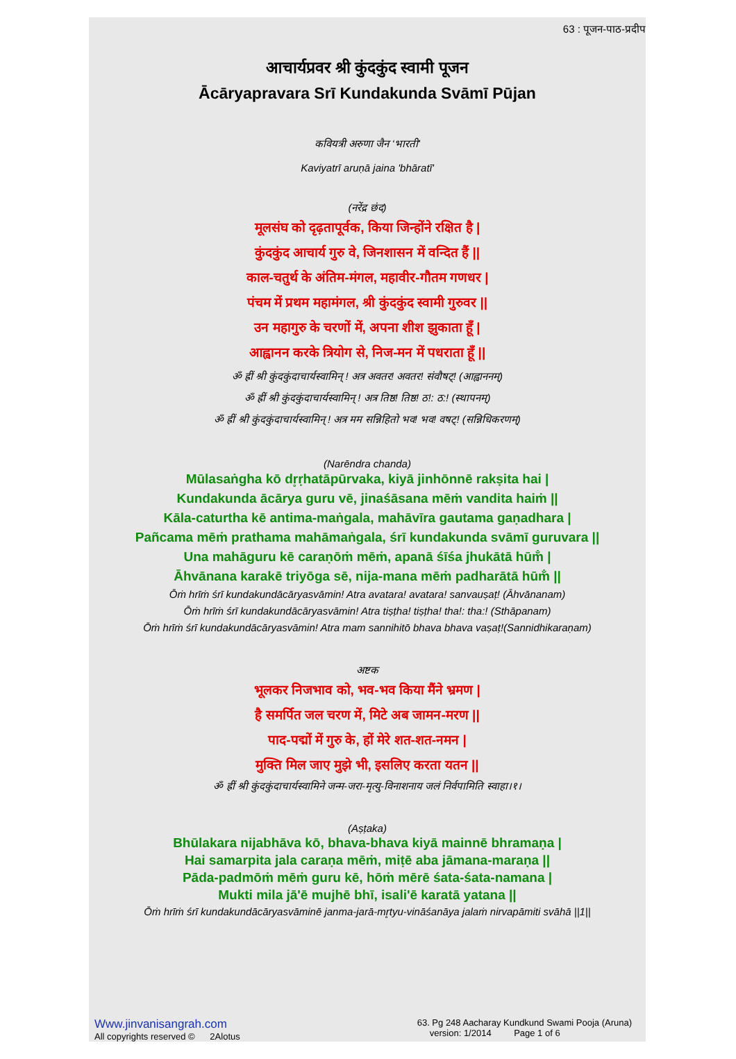63 : पूजन-पाठ-प्रदीप
आचार्यप्रवर श्री कुंदकुंद स्वामी पूजन
Ācāryapravara Srī Kundakunda Svāmī Pūjan
कवियत्री अरुणा जैन ‘भारती’
Kaviyatrī aruṇā jaina 'bhāratī'
(नरेंद्र छंद)
मूलसंघ को दृढ़तापूर्वक, किया जिन्होंने रक्षित है |
कुंदकुंद आचार्य गुरु वे, जिनशासन में वन्दित हैं ||
काल-चतुर्थ के अंतिम-मंगल, महावीर-गौतम गणधर |
पंचम में प्रथम महामंगल, श्री कुंदकुंद स्वामी गुरुवर ||
उन महागुरु के चरणों में, अपना शीश झुकाता हूँ |
आह्वानन करके त्रियोग से, निज-मन में पधराता हूँ ||
ॐ ह्रीं श्री कुंदकुंदाचार्यस्वामिन् ! अत्र अवतर! अवतर! संवौषट्! (आह्वाननम्)
ॐ ह्रीं श्री कुंदकुंदाचार्यस्वामिन् ! अत्र तिष्ठ! तिष्ठ! ठ!: ठ:! (स्थापनम्)
ॐ ह्रीं श्री कुंदकुंदाचार्यस्वामिन् ! अत्र मम सन्निहितो भव! भव! वषट्! (सन्निधिकरणम्)
(Narēndra chanda)
Mūlasaṅgha kō dr̥ṛhatāpūrvaka, kiyā jinhōnnē rakṣita hai |
Kundakunda ācārya guru vē, jinaśāsana mēṁ vandita haiṁ ||
Kāla-caturtha kē antima-maṅgala, mahāvīra gautama gaṇadhara |
Pañcama mēṁ prathama mahāmaṅgala, śrī kundakunda svāmī guruvara ||
Una mahāguru kē caraṇōṁ mēṁ, apanā śīśa jhukātā hūm̐ |
Āhvānana karakē triyōga sē, nija-mana mēṁ padharātā hūm̐ ||
Ōṁ hrīṁ śrī kundakundācāryasvāmin! Atra avatara! avatara! sanvauṣaṭ! (Āhvānanam)
Ōṁ hrīṁ śrī kundakundācāryasvāmin! Atra tiṣṭha! tiṣṭha! tha!: tha:! (Sthāpanam)
Ōṁ hrīṁ śrī kundakundācāryasvāmin! Atra mam sannihitō bhava bhava vaṣaṭ!(Sannidhikaraṇam)
अष्टक
भूलकर निजभाव को, भव-भव किया मैंने भ्रमण |
है समर्पित जल चरण में, मिटे अब जामन-मरण ||
पाद-पद्मों में गुरु के, हों मेरे शत-शत-नमन |
मुक्ति मिल जाए मुझे भी, इसलिए करता यतन ||
ॐ ह्रीं श्री कुंदकुंदाचार्यस्वामिने जन्म-जरा-मृत्यु-विनाशनाय जलं निर्वपामिति स्वाहा।१।
(Aṣṭaka)
Bhūlakara nijabhāva kō, bhava-bhava kiyā mainnē bhramaṇa |
Hai samarpita jala caraṇa mēṁ, miṭē aba jāmana-maraṇa ||
Pāda-padmōṁ mēṁ guru kē, hōṁ mērē śata-śata-namana |
Mukti mila jā'ē mujhē bhī, isali'ē karatā yatana ||
Ōṁ hrīṁ śrī kundakundācāryasvāminē janma-jarā-mr̥tyu-vināśanāya jalaṁ nirvapāmiti svāhā ||1||
Www.jinvanisangrah.com
All copyrights reserved © 2Alotus
63. Pg 248 Aacharay Kundkund Swami Pooja (Aruna)
version: 1/2014 Page 1 of 6